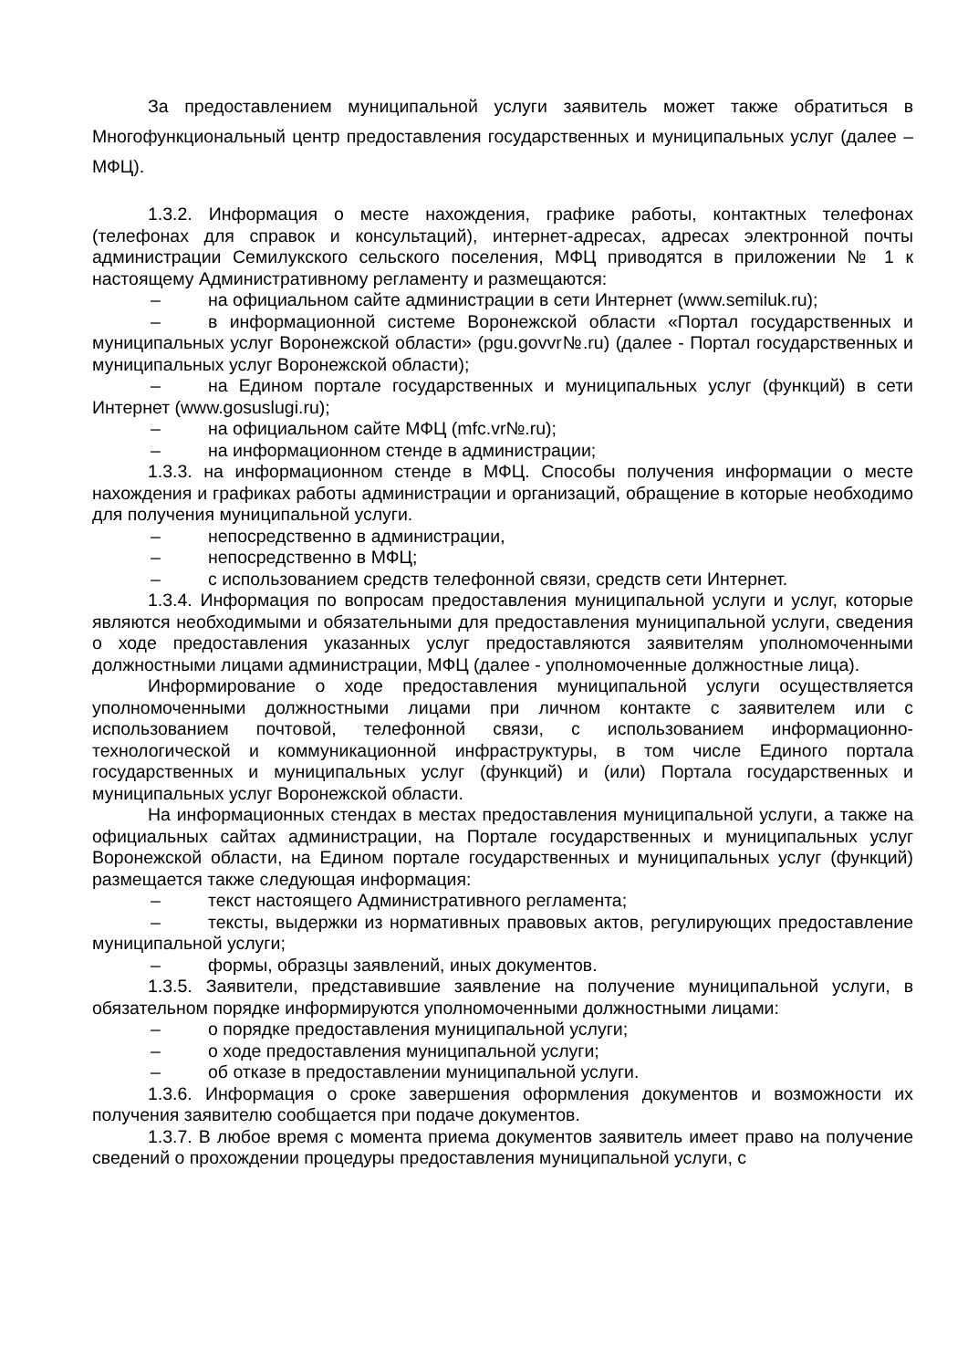За предоставлением муниципальной услуги заявитель может также обратиться в Многофункциональный центр предоставления государственных и муниципальных услуг (далее – МФЦ).
1.3.2. Информация о месте нахождения, графике работы, контактных телефонах (телефонах для справок и консультаций), интернет-адресах, адресах электронной почты администрации Семилукского сельского поселения, МФЦ приводятся в приложении № 1 к настоящему Административному регламенту и размещаются:
– на официальном сайте администрации в сети Интернет (www.semiluk.ru);
– в информационной системе Воронежской области «Портал государственных и муниципальных услуг Воронежской области» (pgu.govvr№.ru) (далее - Портал государственных и муниципальных услуг Воронежской области);
– на Едином портале государственных и муниципальных услуг (функций) в сети Интернет (www.gosuslugi.ru);
– на официальном сайте МФЦ (mfc.vr№.ru);
– на информационном стенде в администрации;
1.3.3. на информационном стенде в МФЦ. Способы получения информации о месте нахождения и графиках работы администрации и организаций, обращение в которые необходимо для получения муниципальной услуги.
– непосредственно в администрации,
– непосредственно в МФЦ;
– с использованием средств телефонной связи, средств сети Интернет.
1.3.4. Информация по вопросам предоставления муниципальной услуги и услуг, которые являются необходимыми и обязательными для предоставления муниципальной услуги, сведения о ходе предоставления указанных услуг предоставляются заявителям уполномоченными должностными лицами администрации, МФЦ (далее - уполномоченные должностные лица).
Информирование о ходе предоставления муниципальной услуги осуществляется уполномоченными должностными лицами при личном контакте с заявителем или с использованием почтовой, телефонной связи, с использованием информационно-технологической и коммуникационной инфраструктуры, в том числе Единого портала государственных и муниципальных услуг (функций) и (или) Портала государственных и муниципальных услуг Воронежской области.
На информационных стендах в местах предоставления муниципальной услуги, а также на официальных сайтах администрации, на Портале государственных и муниципальных услуг Воронежской области, на Едином портале государственных и муниципальных услуг (функций) размещается также следующая информация:
– текст настоящего Административного регламента;
– тексты, выдержки из нормативных правовых актов, регулирующих предоставление муниципальной услуги;
– формы, образцы заявлений, иных документов.
1.3.5. Заявители, представившие заявление на получение муниципальной услуги, в обязательном порядке информируются уполномоченными должностными лицами:
– о порядке предоставления муниципальной услуги;
– о ходе предоставления муниципальной услуги;
– об отказе в предоставлении муниципальной услуги.
1.3.6. Информация о сроке завершения оформления документов и возможности их получения заявителю сообщается при подаче документов.
1.3.7. В любое время с момента приема документов заявитель имеет право на получение сведений о прохождении процедуры предоставления муниципальной услуги, с